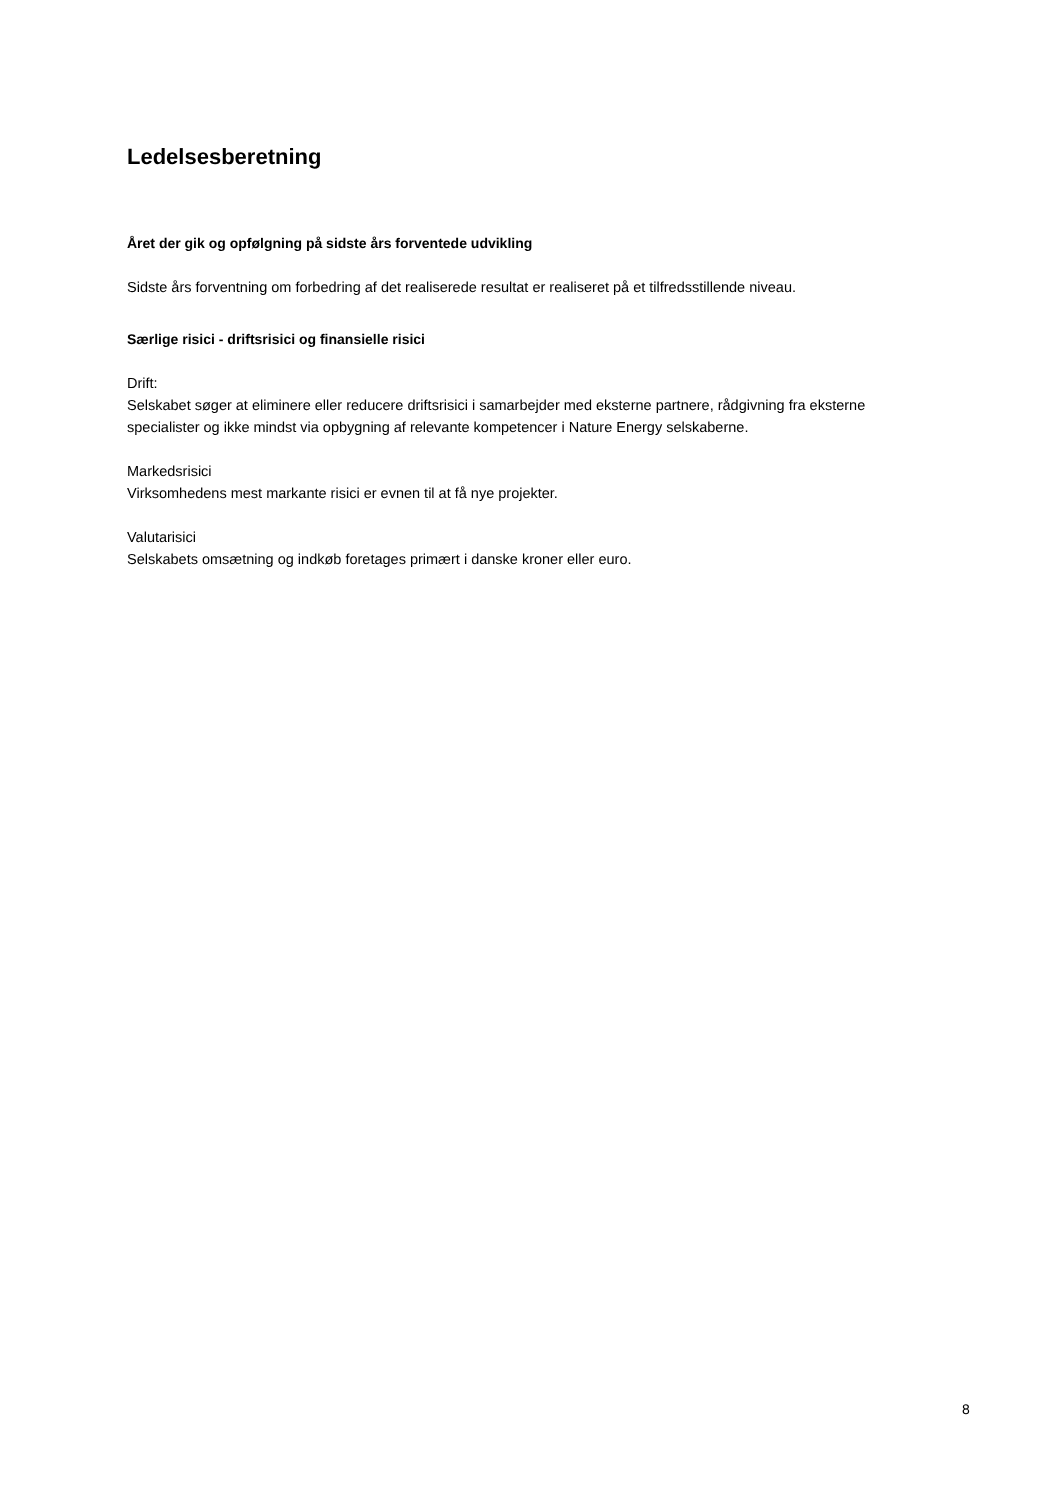Ledelsesberetning
Året der gik og opfølgning på sidste års forventede udvikling
Sidste års forventning om forbedring af det realiserede resultat er realiseret på et tilfredsstillende niveau.
Særlige risici - driftsrisici og finansielle risici
Drift:
Selskabet søger at eliminere eller reducere driftsrisici i samarbejder med eksterne partnere, rådgivning fra eksterne specialister og ikke mindst via opbygning af relevante kompetencer i Nature Energy selskaberne.
Markedsrisici
Virksomhedens mest markante risici er evnen til at få nye projekter.
Valutarisici
Selskabets omsætning og indkøb foretages primært i danske kroner eller euro.
8